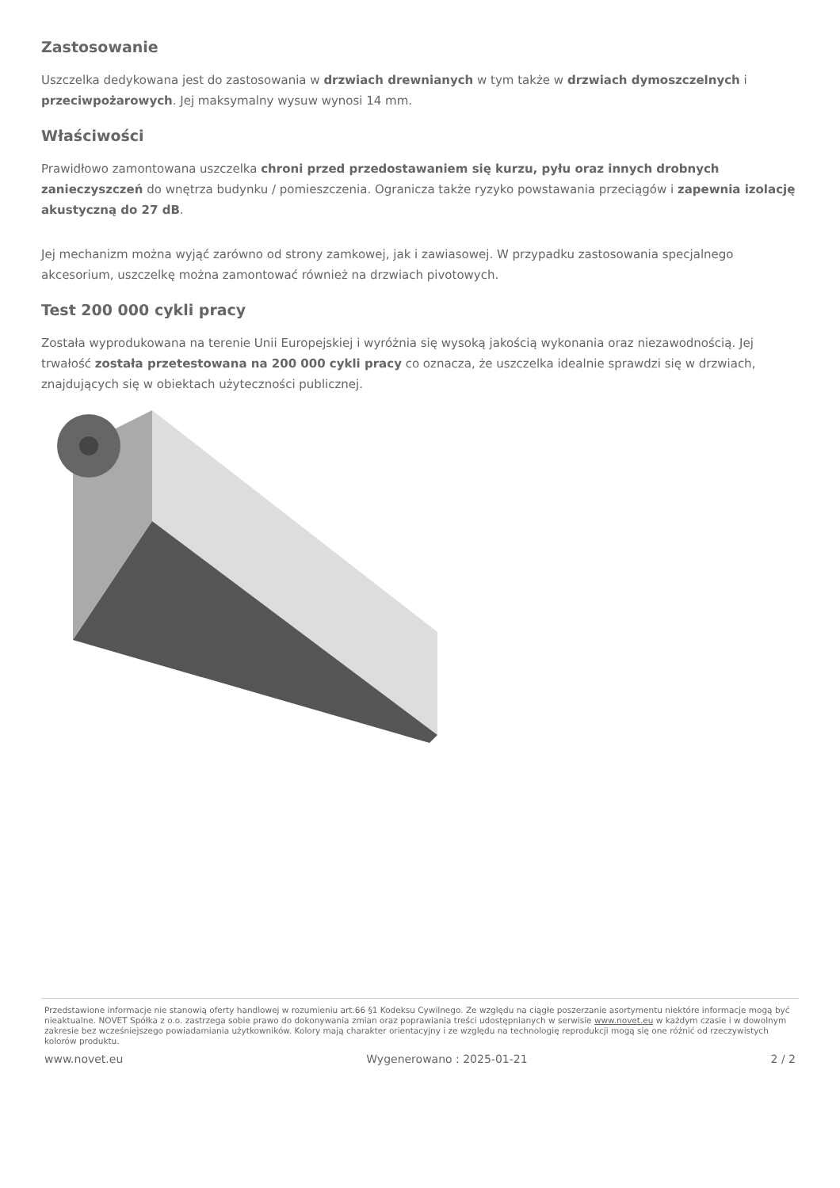Zastosowanie
Uszczelka dedykowana jest do zastosowania w drzwiach drewnianych w tym także w drzwiach dymoszczelnych i przeciwpożarowych. Jej maksymalny wysuw wynosi 14 mm.
Właściwości
Prawidłowo zamontowana uszczelka chroni przed przedostawaniem się kurzu, pyłu oraz innych drobnych zanieczyszczeń do wnętrza budynku / pomieszczenia. Ogranicza także ryzyko powstawania przeciągów i zapewnia izolację akustyczną do 27 dB.
Jej mechanizm można wyjąć zarówno od strony zamkowej, jak i zawiasowej. W przypadku zastosowania specjalnego akcesorium, uszczelkę można zamontować również na drzwiach pivotowych.
Test 200 000 cykli pracy
Została wyprodukowana na terenie Unii Europejskiej i wyróżnia się wysoką jakością wykonania oraz niezawodnością. Jej trwałość została przetestowana na 200 000 cykli pracy co oznacza, że uszczelka idealnie sprawdzi się w drzwiach, znajdujących się w obiektach użyteczności publicznej.
Przedstawione informacje nie stanowią oferty handlowej w rozumieniu art.66 §1 Kodeksu Cywilnego. Ze względu na ciągłe poszerzanie asortymentu niektóre informacje mogą być nieaktualne. NOVET Spółka z o.o. zastrzega sobie prawo do dokonywania zmian oraz poprawiania treści udostępnianych w serwisie www.novet.eu w każdym czasie i w dowolnym zakresie bez wcześniejszego powiadamiania użytkowników. Kolory mają charakter orientacyjny i ze względu na technologię reprodukcji mogą się one różnić od rzeczywistych kolorów produktu.
www.novet.eu Wygenerowano : 2025-01-21 2 / 2